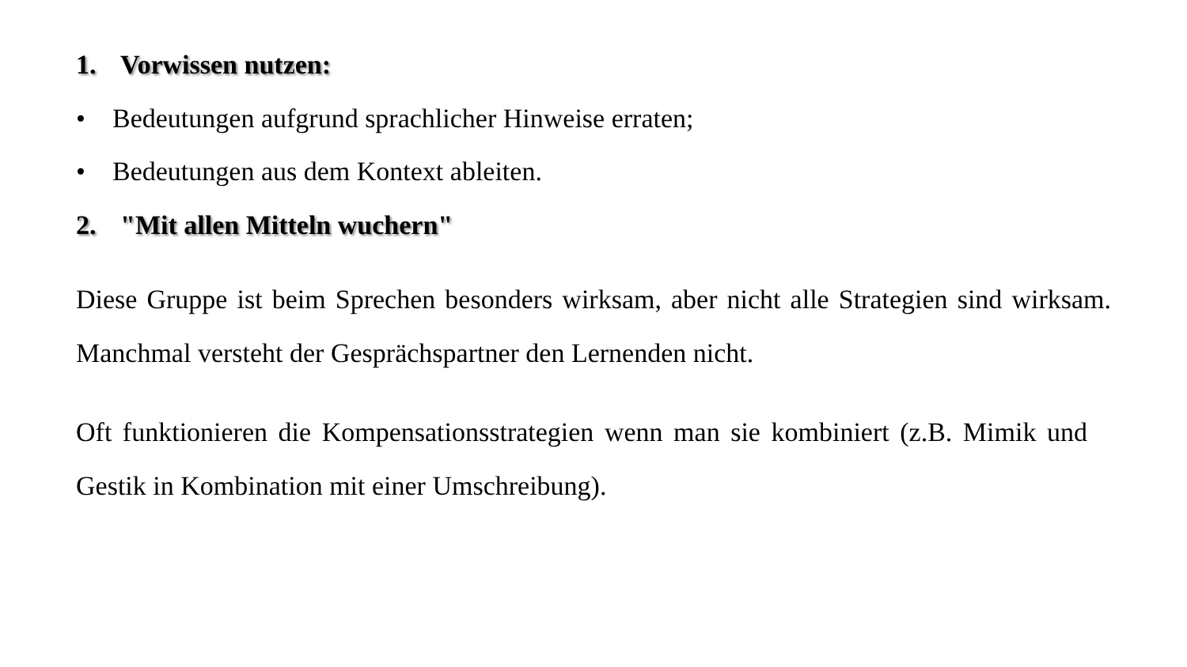1. Vorwissen nutzen:
• Bedeutungen aufgrund sprachlicher Hinweise erraten;
• Bedeutungen aus dem Kontext ableiten.
2. "Mit allen Mitteln wuchern"
Diese Gruppe ist beim Sprechen besonders wirksam, aber nicht alle Strategien sind wirksam. Manchmal versteht der Gesprächspartner den Lernenden nicht.
Oft funktionieren die Kompensationsstrategien wenn man sie kombiniert (z.B. Mimik und Gestik in Kombination mit einer Umschreibung).